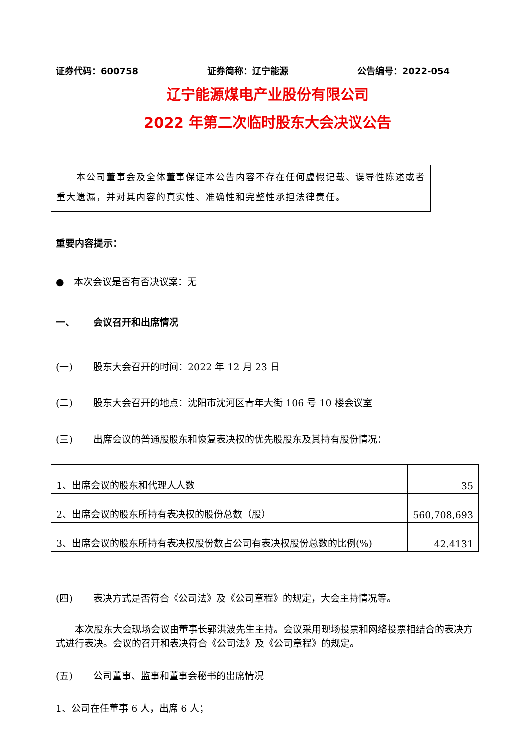证券代码：600758 证券简称：辽宁能源 公告编号：2022-054
辽宁能源煤电产业股份有限公司
2022 年第二次临时股东大会决议公告
  本公司董事会及全体董事保证本公告内容不存在任何虚假记载、误导性陈述或者重大遗漏，并对其内容的真实性、准确性和完整性承担法律责任。
重要内容提示：
● 本次会议是否有否决议案：无
一、 会议召开和出席情况
(一) 股东大会召开的时间：2022 年 12 月 23 日
(二) 股东大会召开的地点：沈阳市沈河区青年大街 106 号 10 楼会议室
(三) 出席会议的普通股股东和恢复表决权的优先股股东及其持有股份情况：
| 1、出席会议的股东和代理人人数 | 35 |
| 2、出席会议的股东所持有表决权的股份总数（股） | 560,708,693 |
| 3、出席会议的股东所持有表决权股份数占公司有表决权股份总数的比例(%) | 42.4131 |
(四) 表决方式是否符合《公司法》及《公司章程》的规定，大会主持情况等。
  本次股东大会现场会议由董事长郭洪波先生主持。会议采用现场投票和网络投票相结合的表决方式进行表决。会议的召开和表决符合《公司法》及《公司章程》的规定。
(五) 公司董事、监事和董事会秘书的出席情况
1、公司在任董事 6 人，出席 6 人；